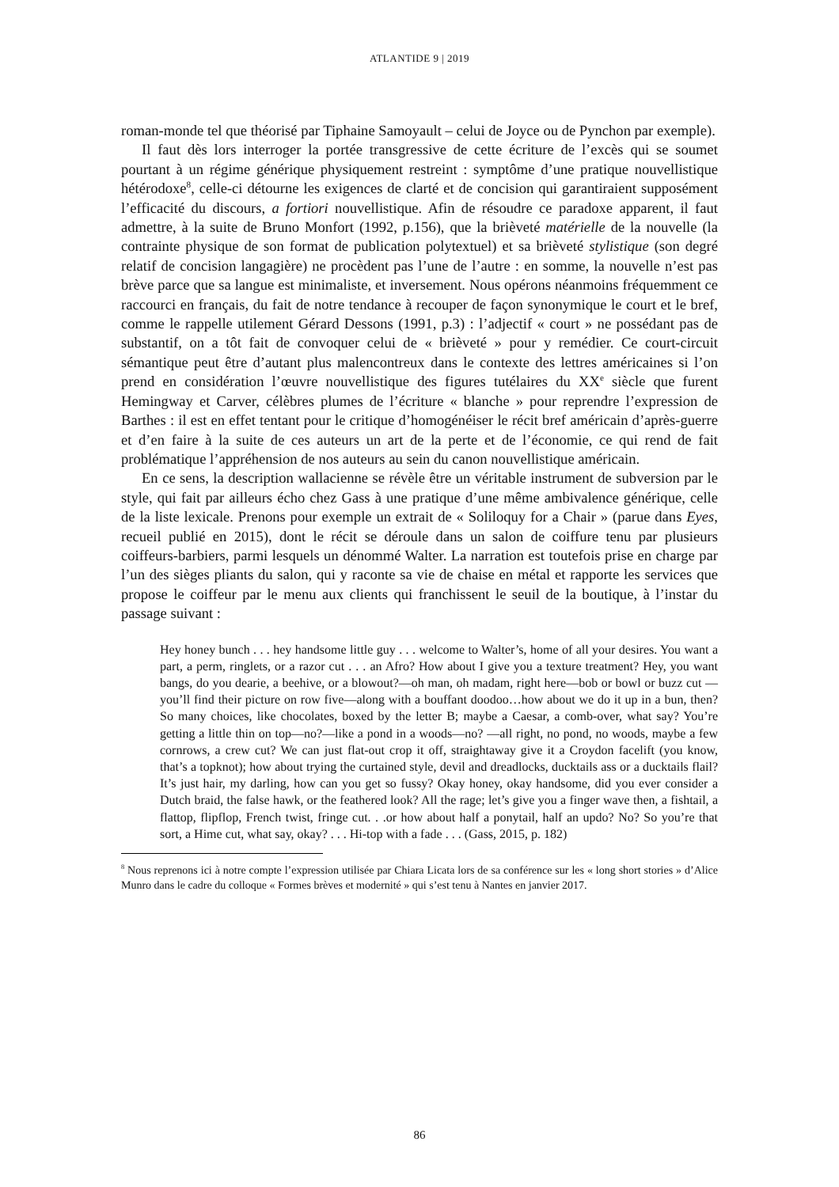ATLANTIDE 9 | 2019
roman-monde tel que théorisé par Tiphaine Samoyault – celui de Joyce ou de Pynchon par exemple).
Il faut dès lors interroger la portée transgressive de cette écriture de l’excès qui se soumet pourtant à un régime générique physiquement restreint : symptôme d’une pratique nouvellistique hétérodoxe<sup>8</sup>, celle-ci détourne les exigences de clarté et de concision qui garantiraient supposément l’efficacité du discours, a fortiori nouvellistique. Afin de résoudre ce paradoxe apparent, il faut admettre, à la suite de Bruno Monfort (1992, p.156), que la brièveté matérielle de la nouvelle (la contrainte physique de son format de publication polytextuel) et sa brièveté stylistique (son degré relatif de concision langagière) ne procèdent pas l’une de l’autre : en somme, la nouvelle n’est pas brève parce que sa langue est minimaliste, et inversement. Nous opérons néanmoins fréquemment ce raccourci en français, du fait de notre tendance à recouper de façon synonymique le court et le bref, comme le rappelle utilement Gérard Dessons (1991, p.3) : l’adjectif « court » ne possédant pas de substantif, on a tôt fait de convoquer celui de « brièveté » pour y remédier. Ce court-circuit sémantique peut être d’autant plus malencontreux dans le contexte des lettres américaines si l’on prend en considération l’œuvre nouvellistique des figures tutélaires du XX<sup>e</sup> siècle que furent Hemingway et Carver, célèbres plumes de l’écriture « blanche » pour reprendre l’expression de Barthes : il est en effet tentant pour le critique d’homogénéiser le récit bref américain d’après-guerre et d’en faire à la suite de ces auteurs un art de la perte et de l’économie, ce qui rend de fait problématique l’appréhension de nos auteurs au sein du canon nouvellistique américain.
En ce sens, la description wallacienne se révèle être un véritable instrument de subversion par le style, qui fait par ailleurs écho chez Gass à une pratique d’une même ambivalence générique, celle de la liste lexicale. Prenons pour exemple un extrait de « Soliloquy for a Chair » (parue dans Eyes, recueil publié en 2015), dont le récit se déroule dans un salon de coiffure tenu par plusieurs coiffeurs-barbiers, parmi lesquels un dénommé Walter. La narration est toutefois prise en charge par l’un des sièges pliants du salon, qui y raconte sa vie de chaise en métal et rapporte les services que propose le coiffeur par le menu aux clients qui franchissent le seuil de la boutique, à l’instar du passage suivant :
Hey honey bunch . . . hey handsome little guy . . . welcome to Walter’s, home of all your desires. You want a part, a perm, ringlets, or a razor cut . . . an Afro? How about I give you a texture treatment? Hey, you want bangs, do you dearie, a beehive, or a blowout?—oh man, oh madam, right here—bob or bowl or buzz cut — you’ll find their picture on row five—along with a bouffant doodoo…how about we do it up in a bun, then? So many choices, like chocolates, boxed by the letter B; maybe a Caesar, a comb-over, what say? You’re getting a little thin on top—no?—like a pond in a woods—no? —all right, no pond, no woods, maybe a few cornrows, a crew cut? We can just flat-out crop it off, straightaway give it a Croydon facelift (you know, that’s a topknot); how about trying the curtained style, devil and dreadlocks, ducktails ass or a ducktails flail? It’s just hair, my darling, how can you get so fussy? Okay honey, okay handsome, did you ever consider a Dutch braid, the false hawk, or the feathered look? All the rage; let’s give you a finger wave then, a fishtail, a flattop, flipflop, French twist, fringe cut. . .or how about half a ponytail, half an updo? No? So you’re that sort, a Hime cut, what say, okay? . . . Hi-top with a fade . . . (Gass, 2015, p. 182)
<sup>8</sup> Nous reprenons ici à notre compte l’expression utilisée par Chiara Licata lors de sa conférence sur les « long short stories » d’Alice Munro dans le cadre du colloque « Formes brèves et modernité » qui s’est tenu à Nantes en janvier 2017.
86